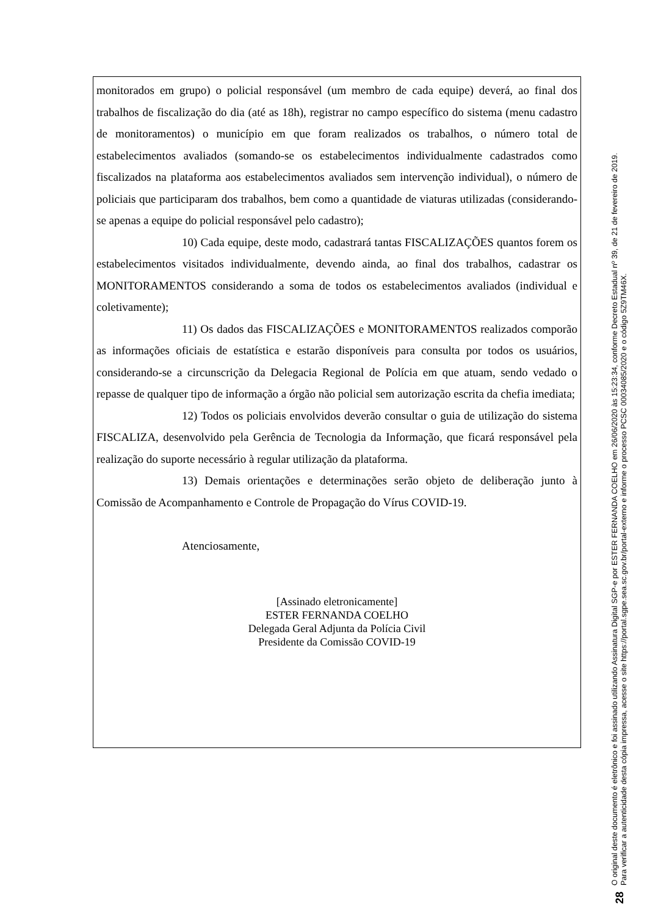monitorados em grupo) o policial responsável (um membro de cada equipe) deverá, ao final dos trabalhos de fiscalização do dia (até as 18h), registrar no campo específico do sistema (menu cadastro de monitoramentos) o município em que foram realizados os trabalhos, o número total de estabelecimentos avaliados (somando-se os estabelecimentos individualmente cadastrados como fiscalizados na plataforma aos estabelecimentos avaliados sem intervenção individual), o número de policiais que participaram dos trabalhos, bem como a quantidade de viaturas utilizadas (considerando-se apenas a equipe do policial responsável pelo cadastro);
10) Cada equipe, deste modo, cadastrará tantas FISCALIZAÇÕES quantos forem os estabelecimentos visitados individualmente, devendo ainda, ao final dos trabalhos, cadastrar os MONITORAMENTOS considerando a soma de todos os estabelecimentos avaliados (individual e coletivamente);
11) Os dados das FISCALIZAÇÕES e MONITORAMENTOS realizados comporão as informações oficiais de estatística e estarão disponíveis para consulta por todos os usuários, considerando-se a circunscrição da Delegacia Regional de Polícia em que atuam, sendo vedado o repasse de qualquer tipo de informação a órgão não policial sem autorização escrita da chefia imediata;
12) Todos os policiais envolvidos deverão consultar o guia de utilização do sistema FISCALIZA, desenvolvido pela Gerência de Tecnologia da Informação, que ficará responsável pela realização do suporte necessário à regular utilização da plataforma.
13) Demais orientações e determinações serão objeto de deliberação junto à Comissão de Acompanhamento e Controle de Propagação do Vírus COVID-19.
Atenciosamente,
[Assinado eletronicamente]
ESTER FERNANDA COELHO
Delegada Geral Adjunta da Polícia Civil
Presidente da Comissão COVID-19
28
O original deste documento é eletrônico e foi assinado utilizando Assinatura Digital SGP-e por ESTER FERNANDA COELHO em 26/06/2020 às 15:23:34, conforme Decreto Estadual nº 39, de 21 de fevereiro de 2019.
Para verificar a autenticidade desta cópia impressa, acesse o site https://portal.sgpe.sea.sc.gov.br/portal-externo e informe o processo PCSC 00034085/2020 e o código 5Z9TM46X.